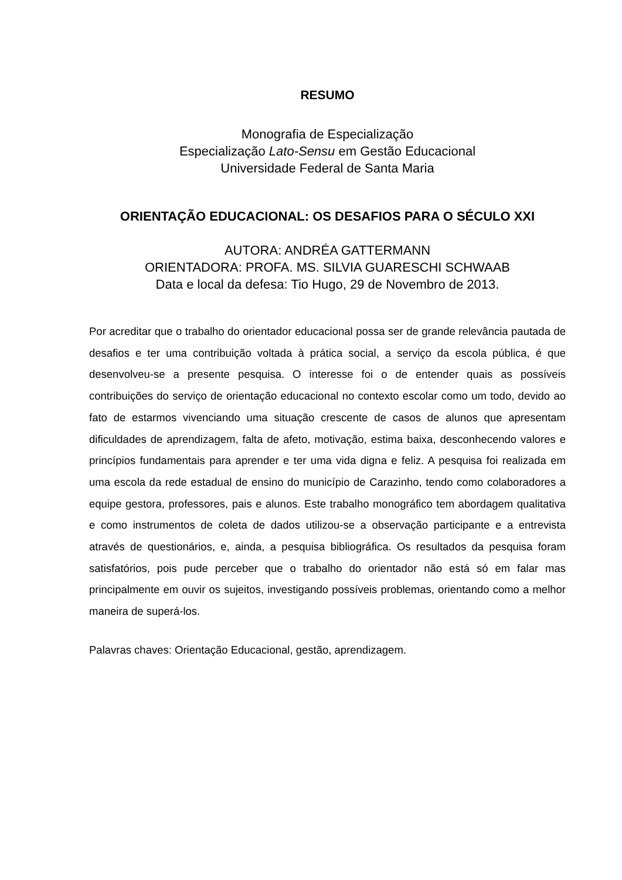RESUMO
Monografia de Especialização
Especialização Lato-Sensu em Gestão Educacional
Universidade Federal de Santa Maria
ORIENTAÇÃO EDUCACIONAL: OS DESAFIOS PARA O SÉCULO XXI
AUTORA: ANDRÉA GATTERMANN
ORIENTADORA: PROFA. MS. SILVIA GUARESCHI SCHWAAB
Data e local da defesa: Tio Hugo, 29 de Novembro de 2013.
Por acreditar que o trabalho do orientador educacional possa ser de grande relevância pautada de desafios e ter uma contribuição voltada à prática social, a serviço da escola pública, é que desenvolveu-se a presente pesquisa. O interesse foi o de entender quais as possíveis contribuições do serviço de orientação educacional no contexto escolar como um todo, devido ao fato de estarmos vivenciando uma situação crescente de casos de alunos que apresentam dificuldades de aprendizagem, falta de afeto, motivação, estima baixa, desconhecendo valores e princípios fundamentais para aprender e ter uma vida digna e feliz. A pesquisa foi realizada em uma escola da rede estadual de ensino do município de Carazinho, tendo como colaboradores a equipe gestora, professores, pais e alunos. Este trabalho monográfico tem abordagem qualitativa e como instrumentos de coleta de dados utilizou-se a observação participante e a entrevista através de questionários, e, ainda, a pesquisa bibliográfica. Os resultados da pesquisa foram satisfatórios, pois pude perceber que o trabalho do orientador não está só em falar mas principalmente em ouvir os sujeitos, investigando possíveis problemas, orientando como a melhor maneira de superá-los.
Palavras chaves: Orientação Educacional, gestão, aprendizagem.